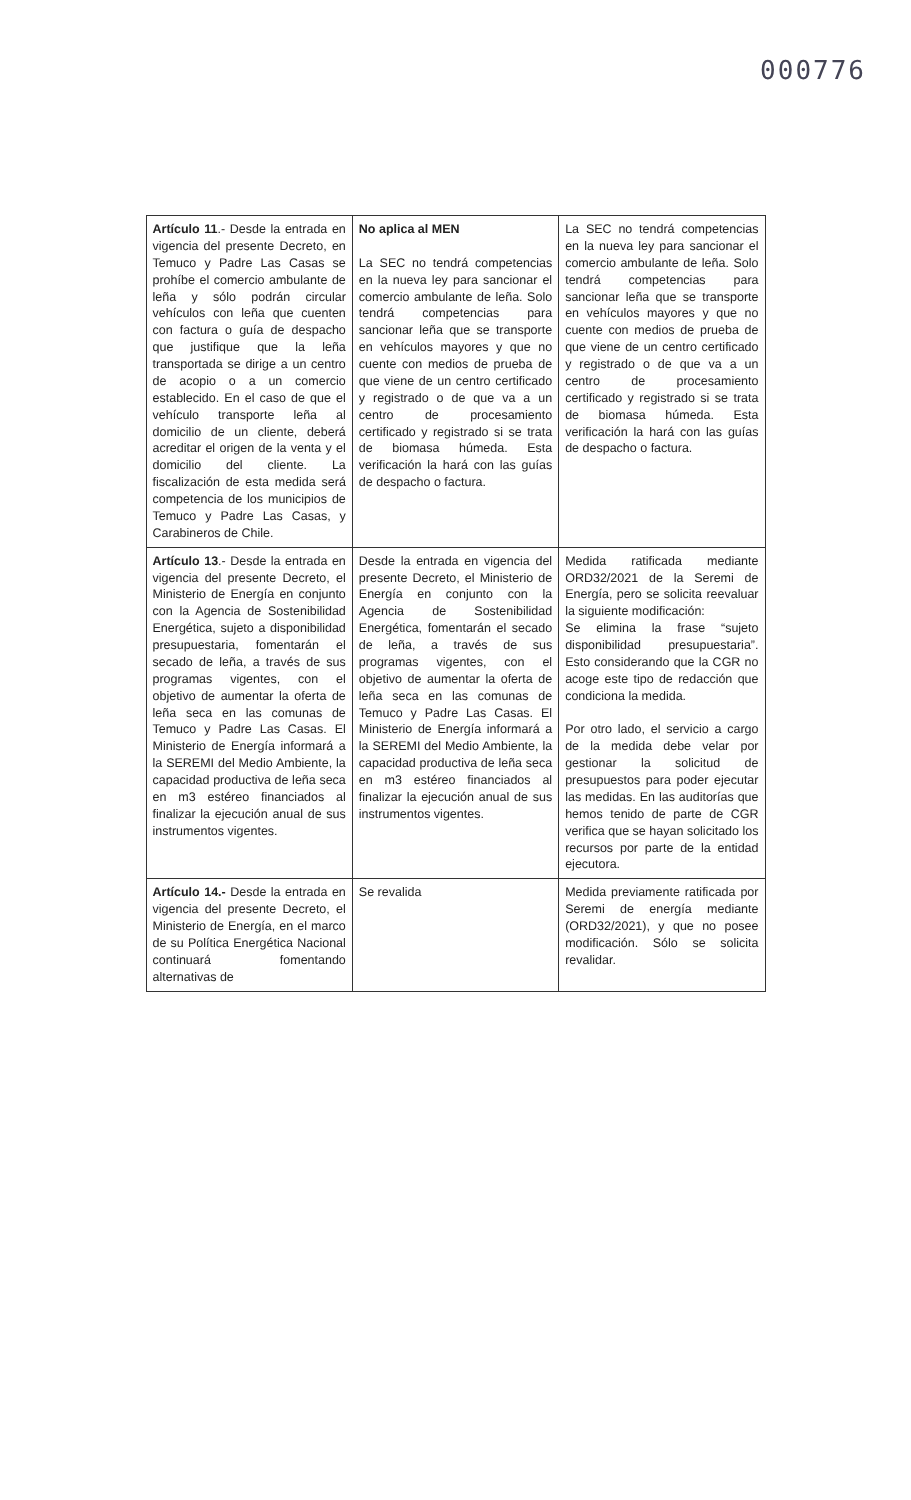000776
| Artículo 11 .- Desde la entrada en vigencia del presente Decreto, en Temuco y Padre Las Casas se prohíbe el comercio ambulante de leña y sólo podrán circular vehículos con leña que cuenten con factura o guía de despacho que justifique que la leña transportada se dirige a un centro de acopio o a un comercio establecido. En el caso de que el vehículo transporte leña al domicilio de un cliente, deberá acreditar el origen de la venta y el domicilio del cliente. La fiscalización de esta medida será competencia de los municipios de Temuco y Padre Las Casas, y Carabineros de Chile. | No aplica al MEN La SEC no tendrá competencias en la nueva ley para sancionar el comercio ambulante de leña. Solo tendrá competencias para sancionar leña que se transporte en vehículos mayores y que no cuente con medios de prueba de que viene de un centro certificado y registrado o de que va a un centro de procesamiento certificado y registrado si se trata de biomasa húmeda. Esta verificación la hará con las guías de despacho o factura. | La SEC no tendrá competencias en la nueva ley para sancionar el comercio ambulante de leña. Solo tendrá competencias para sancionar leña que se transporte en vehículos mayores y que no cuente con medios de prueba de que viene de un centro certificado y registrado o de que va a un centro de procesamiento certificado y registrado si se trata de biomasa húmeda. Esta verificación la hará con las guías de despacho o factura. |
| Artículo 13 .- Desde la entrada en vigencia del presente Decreto, el Ministerio de Energía en conjunto con la Agencia de Sostenibilidad Energética, sujeto a disponibilidad presupuestaria, fomentarán el secado de leña, a través de sus programas vigentes, con el objetivo de aumentar la oferta de leña seca en las comunas de Temuco y Padre Las Casas. El Ministerio de Energía informará a la SEREMI del Medio Ambiente, la capacidad productiva de leña seca en m3 estéreo financiados al finalizar la ejecución anual de sus instrumentos vigentes. | Desde la entrada en vigencia del presente Decreto, el Ministerio de Energía en conjunto con la Agencia de Sostenibilidad Energética, fomentarán el secado de leña, a través de sus programas vigentes, con el objetivo de aumentar la oferta de leña seca en las comunas de Temuco y Padre Las Casas. El Ministerio de Energía informará a la SEREMI del Medio Ambiente, la capacidad productiva de leña seca en m3 estéreo financiados al finalizar la ejecución anual de sus instrumentos vigentes. | Medida ratificada mediante ORD32/2021 de la Seremi de Energía, pero se solicita reevaluar la siguiente modificación: Se elimina la frase “sujeto disponibilidad presupuestaria”. Esto considerando que la CGR no acoge este tipo de redacción que condiciona la medida. Por otro lado, el servicio a cargo de la medida debe velar por gestionar la solicitud de presupuestos para poder ejecutar las medidas. En las auditorías que hemos tenido de parte de CGR verifica que se hayan solicitado los recursos por parte de la entidad ejecutora. |
| Artículo 14.- Desde la entrada en vigencia del presente Decreto, el Ministerio de Energía, en el marco de su Política Energética Nacional continuará fomentando alternativas de | Se revalida | Medida previamente ratificada por Seremi de energía mediante (ORD32/2021), y que no posee modificación. Sólo se solicita revalidar. |